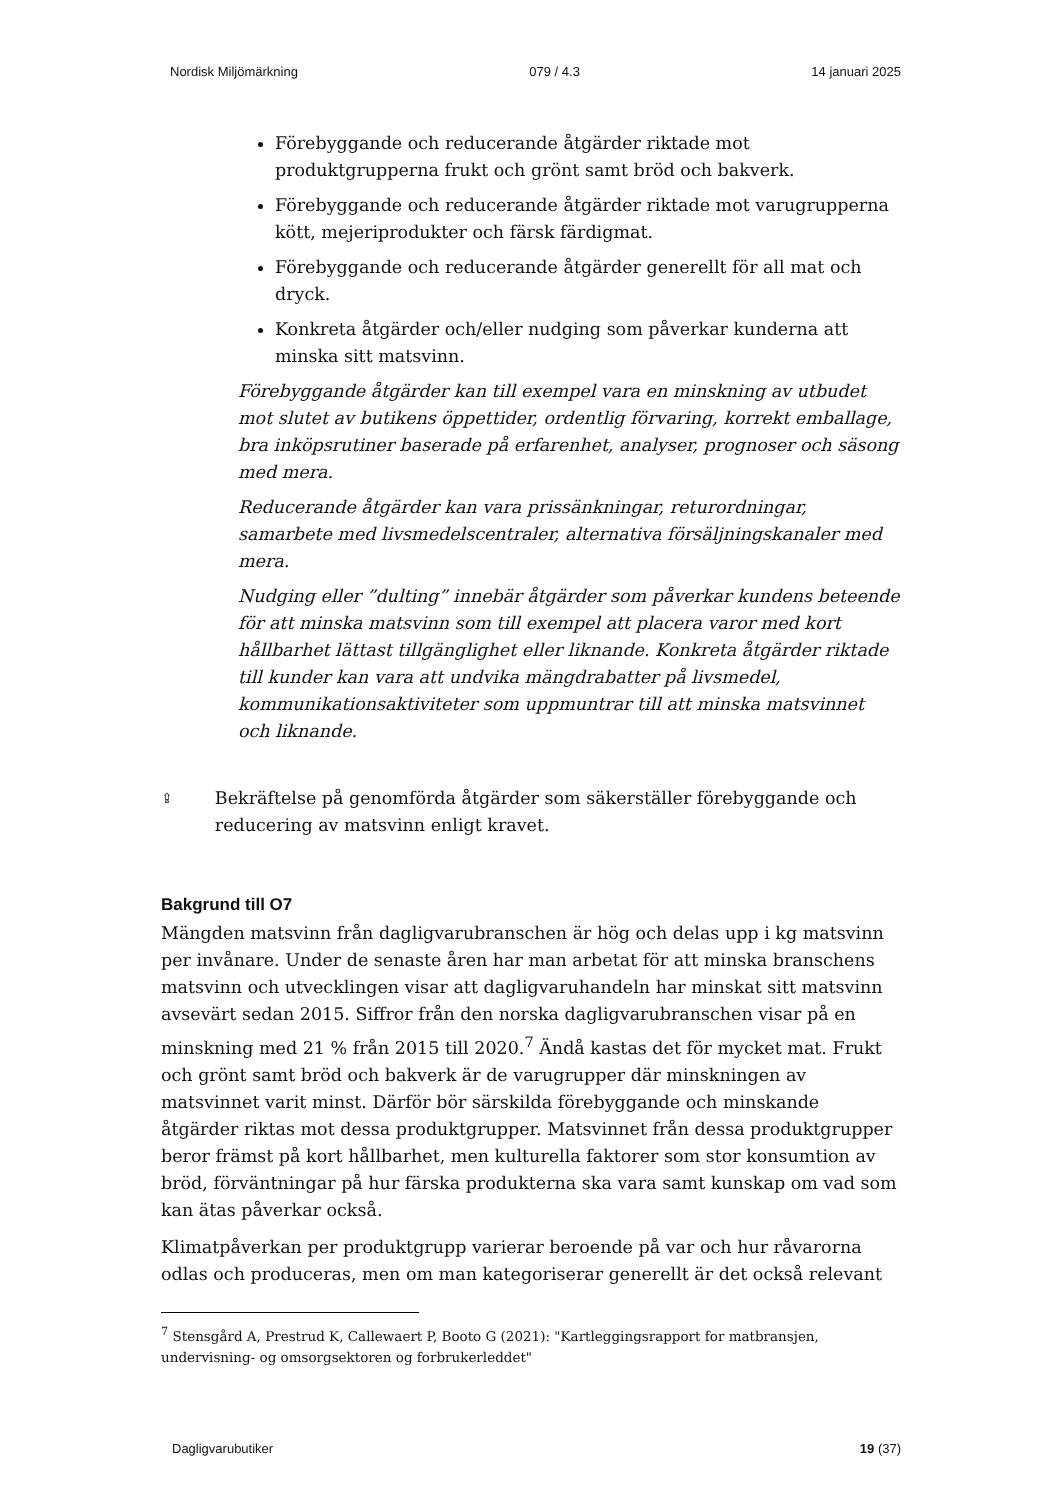Nordisk Miljömärkning 079 / 4.3 14 januari 2025
Förebyggande och reducerande åtgärder riktade mot produktgrupperna frukt och grönt samt bröd och bakverk.
Förebyggande och reducerande åtgärder riktade mot varugrupperna kött, mejeriprodukter och färsk färdigmat.
Förebyggande och reducerande åtgärder generellt för all mat och dryck.
Konkreta åtgärder och/eller nudging som påverkar kunderna att minska sitt matsvinn.
Förebyggande åtgärder kan till exempel vara en minskning av utbudet mot slutet av butikens öppettider, ordentlig förvaring, korrekt emballage, bra inköpsrutiner baserade på erfarenhet, analyser, prognoser och säsong med mera.
Reducerande åtgärder kan vara prissänkningar, returordningar, samarbete med livsmedelscentraler, alternativa försäljningskanaler med mera.
Nudging eller ”dulting” innebär åtgärder som påverkar kundens beteende för att minska matsvinn som till exempel att placera varor med kort hållbarhet lättast tillgänglighet eller liknande. Konkreta åtgärder riktade till kunder kan vara att undvika mängdrabatter på livsmedel, kommunikationsaktiviteter som uppmuntrar till att minska matsvinnet och liknande.
⇪
Bekräftelse på genomförda åtgärder som säkerställer förebyggande och reducering av matsvinn enligt kravet.
Bakgrund till O7
Mängden matsvinn från dagligvarubranschen är hög och delas upp i kg matsvinn per invånare. Under de senaste åren har man arbetat för att minska branschens matsvinn och utvecklingen visar att dagligvaruhandeln har minskat sitt matsvinn avsevärt sedan 2015. Siffror från den norska dagligvarubranschen visar på en minskning med 21 % från 2015 till 2020.<sup>7</sup> Ändå kastas det för mycket mat. Frukt och grönt samt bröd och bakverk är de varugrupper där minskningen av matsvinnet varit minst. Därför bör särskilda förebyggande och minskande åtgärder riktas mot dessa produktgrupper. Matsvinnet från dessa produktgrupper beror främst på kort hållbarhet, men kulturella faktorer som stor konsumtion av bröd, förväntningar på hur färska produkterna ska vara samt kunskap om vad som kan ätas påverkar också.
Klimatpåverkan per produktgrupp varierar beroende på var och hur råvarorna odlas och produceras, men om man kategoriserar generellt är det också relevant
<sup>7</sup> Stensgård A, Prestrud K, Callewaert P, Booto G (2021): "Kartleggingsrapport for matbransjen, undervisning- og omsorgsektoren og forbrukerleddet"
Dagligvarubutiker 19 (37)